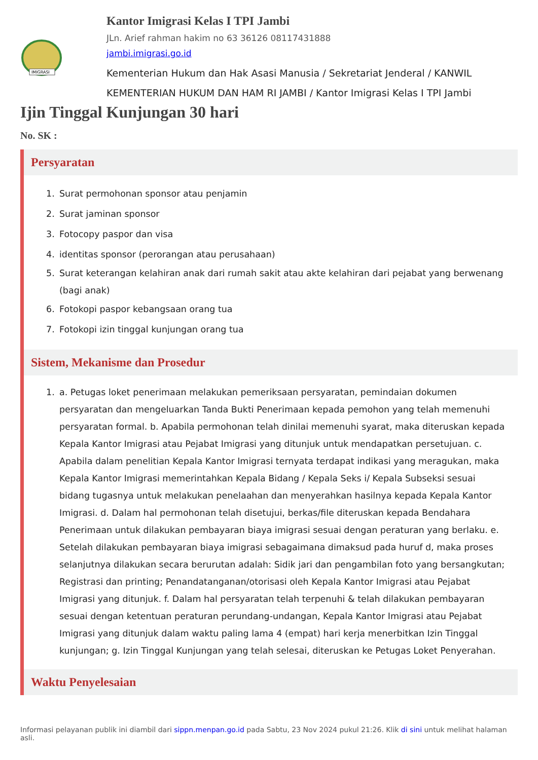IMIGRASI
Kantor Imigrasi Kelas I TPI Jambi
JLn. Arief rahman hakim no 63 36126 08117431888
jambi.imigrasi.go.id
Kementerian Hukum dan Hak Asasi Manusia / Sekretariat Jenderal / KANWIL KEMENTERIAN HUKUM DAN HAM RI JAMBI / Kantor Imigrasi Kelas I TPI Jambi
Ijin Tinggal Kunjungan 30 hari
No. SK :
Persyaratan
1. Surat permohonan sponsor atau penjamin
2. Surat jaminan sponsor
3. Fotocopy paspor dan visa
4. identitas sponsor (perorangan atau perusahaan)
5. Surat keterangan kelahiran anak dari rumah sakit atau akte kelahiran dari pejabat yang berwenang (bagi anak)
6. Fotokopi paspor kebangsaan orang tua
7. Fotokopi izin tinggal kunjungan orang tua
Sistem, Mekanisme dan Prosedur
1. a. Petugas loket penerimaan melakukan pemeriksaan persyaratan, pemindaian dokumen persyaratan dan mengeluarkan Tanda Bukti Penerimaan kepada pemohon yang telah memenuhi persyaratan formal. b. Apabila permohonan telah dinilai memenuhi syarat, maka diteruskan kepada Kepala Kantor Imigrasi atau Pejabat Imigrasi yang ditunjuk untuk mendapatkan persetujuan. c. Apabila dalam penelitian Kepala Kantor Imigrasi ternyata terdapat indikasi yang meragukan, maka Kepala Kantor Imigrasi memerintahkan Kepala Bidang / Kepala Seks i/ Kepala Subseksi sesuai bidang tugasnya untuk melakukan penelaahan dan menyerahkan hasilnya kepada Kepala Kantor Imigrasi. d. Dalam hal permohonan telah disetujui, berkas/file diteruskan kepada Bendahara Penerimaan untuk dilakukan pembayaran biaya imigrasi sesuai dengan peraturan yang berlaku. e. Setelah dilakukan pembayaran biaya imigrasi sebagaimana dimaksud pada huruf d, maka proses selanjutnya dilakukan secara berurutan adalah: Sidik jari dan pengambilan foto yang bersangkutan; Registrasi dan printing; Penandatanganan/otorisasi oleh Kepala Kantor Imigrasi atau Pejabat Imigrasi yang ditunjuk. f. Dalam hal persyaratan telah terpenuhi & telah dilakukan pembayaran sesuai dengan ketentuan peraturan perundang-undangan, Kepala Kantor Imigrasi atau Pejabat Imigrasi yang ditunjuk dalam waktu paling lama 4 (empat) hari kerja menerbitkan Izin Tinggal kunjungan; g. Izin Tinggal Kunjungan yang telah selesai, diteruskan ke Petugas Loket Penyerahan.
Waktu Penyelesaian
Informasi pelayanan publik ini diambil dari sippn.menpan.go.id pada Sabtu, 23 Nov 2024 pukul 21:26. Klik di sini untuk melihat halaman asli.